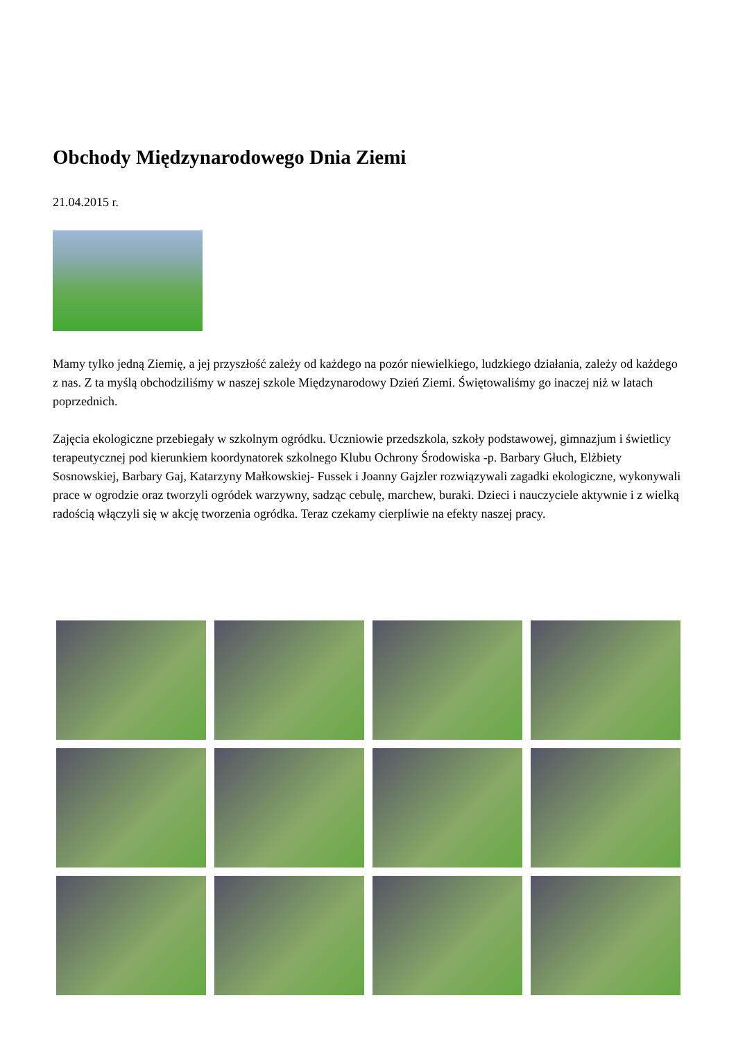Obchody Międzynarodowego Dnia Ziemi
21.04.2015 r.
Mamy tylko jedną Ziemię, a jej przyszłość zależy od każdego na pozór niewielkiego, ludzkiego działania, zależy od każdego z nas. Z ta myślą obchodziliśmy w naszej szkole Międzynarodowy Dzień Ziemi. Świętowaliśmy go inaczej niż w latach poprzednich.
Zajęcia ekologiczne przebiegały w szkolnym ogródku. Uczniowie przedszkola, szkoły podstawowej, gimnazjum i świetlicy terapeutycznej pod kierunkiem koordynatorek szkolnego Klubu Ochrony Środowiska -p. Barbary Głuch, Elżbiety Sosnowskiej, Barbary Gaj, Katarzyny Małkowskiej- Fussek i Joanny Gajzler rozwiązywali zagadki ekologiczne, wykonywali prace w ogrodzie oraz tworzyli ogródek warzywny, sadząc cebulę, marchew, buraki. Dzieci i nauczyciele aktywnie i z wielką radością włączyli się w akcję tworzenia ogródka. Teraz czekamy cierpliwie na efekty naszej pracy.